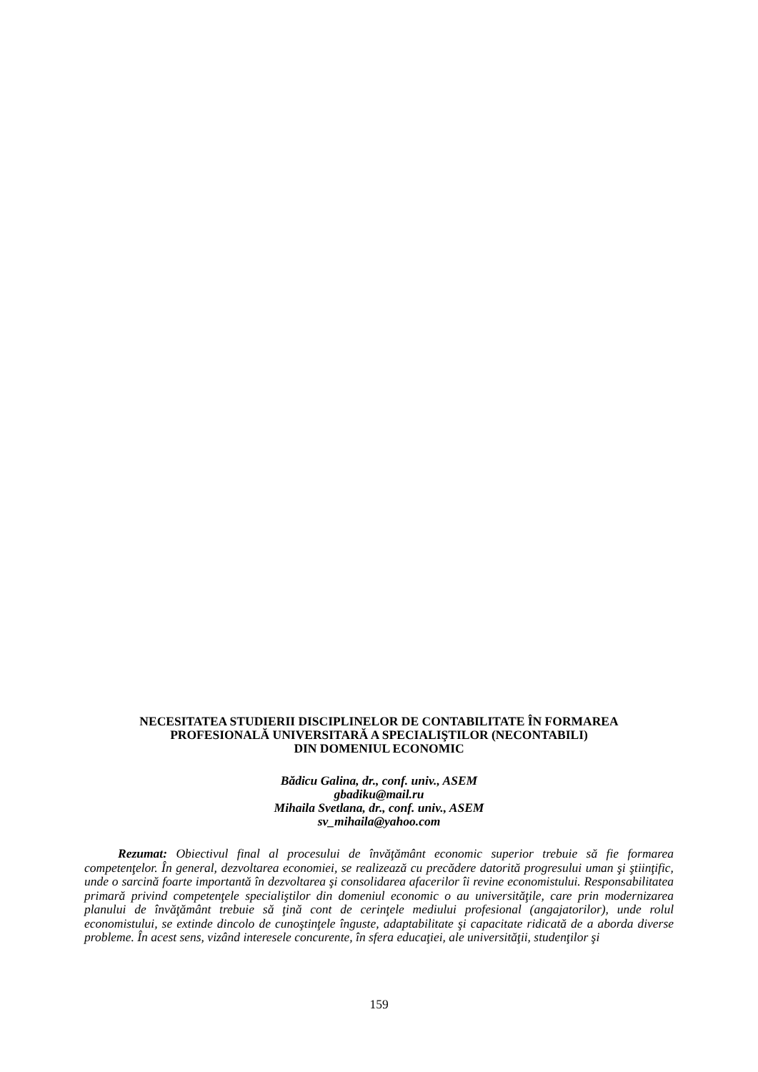NECESITATEA STUDIERII DISCIPLINELOR DE CONTABILITATE ÎN FORMAREA
PROFESIONALĂ UNIVERSITARĂ A SPECIALIŞTILOR (NECONTABILI)
DIN DOMENIUL ECONOMIC
Bădicu Galina, dr., conf. univ., ASEM
gbadiku@mail.ru
Mihaila Svetlana, dr., conf. univ., ASEM
sv_mihaila@yahoo.com
Rezumat: Obiectivul final al procesului de învăţământ economic superior trebuie să fie formarea competenţelor. În general, dezvoltarea economiei, se realizează cu precădere datorită progresului uman şi ştiinţific, unde o sarcină foarte importantă în dezvoltarea şi consolidarea afacerilor îi revine economistului. Responsabilitatea primară privind competenţele specialiştilor din domeniul economic o au universităţile, care prin modernizarea planului de învăţământ trebuie să ţină cont de cerinţele mediului profesional (angajatorilor), unde rolul economistului, se extinde dincolo de cunoştinţele înguste, adaptabilitate şi capacitate ridicată de a aborda diverse probleme. În acest sens, vizând interesele concurente, în sfera educaţiei, ale universităţii, studenţilor şi
159